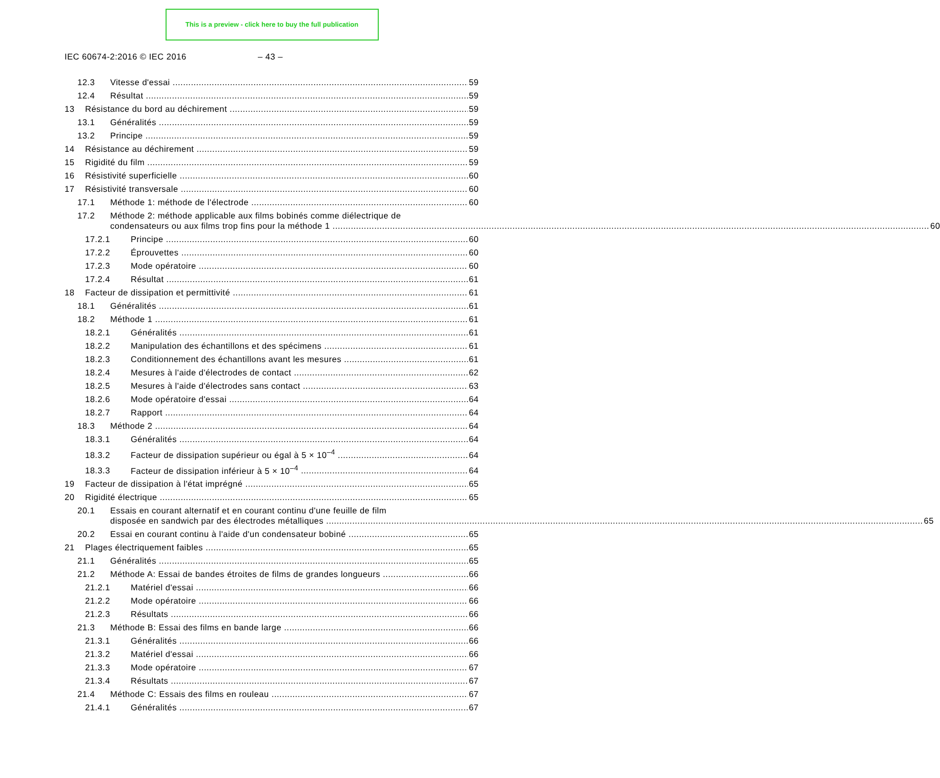This is a preview - click here to buy the full publication
IEC 60674-2:2016 © IEC 2016 – 43 –
12.3 Vitesse d'essai 59
12.4 Résultat 59
13 Résistance du bord au déchirement 59
13.1 Généralités 59
13.2 Principe 59
14 Résistance au déchirement 59
15 Rigidité du film 59
16 Résistivité superficielle 60
17 Résistivité transversale 60
17.1 Méthode 1: méthode de l'électrode 60
17.2 Méthode 2: méthode applicable aux films bobinés comme diélectrique de
condensateurs ou aux films trop fins pour la méthode 1 60
17.2.1 Principe 60
17.2.2 Éprouvettes 60
17.2.3 Mode opératoire 60
17.2.4 Résultat 61
18 Facteur de dissipation et permittivité 61
18.1 Généralités 61
18.2 Méthode 1 61
18.2.1 Généralités 61
18.2.2 Manipulation des échantillons et des spécimens 61
18.2.3 Conditionnement des échantillons avant les mesures 61
18.2.4 Mesures à l'aide d'électrodes de contact 62
18.2.5 Mesures à l'aide d'électrodes sans contact 63
18.2.6 Mode opératoire d'essai 64
18.2.7 Rapport 64
18.3 Méthode 2 64
18.3.1 Généralités 64
18.3.2 Facteur de dissipation supérieur ou égal à 5 × 10<sup>–4</sup> 64
18.3.3 Facteur de dissipation inférieur à 5 × 10<sup>–4</sup> 64
19 Facteur de dissipation à l'état imprégné 65
20 Rigidité électrique 65
20.1 Essais en courant alternatif et en courant continu d'une feuille de film
disposée en sandwich par des électrodes métalliques 65
20.2 Essai en courant continu à l'aide d'un condensateur bobiné 65
21 Plages électriquement faibles 65
21.1 Généralités 65
21.2 Méthode A: Essai de bandes étroites de films de grandes longueurs 66
21.2.1 Matériel d'essai 66
21.2.2 Mode opératoire 66
21.2.3 Résultats 66
21.3 Méthode B: Essai des films en bande large 66
21.3.1 Généralités 66
21.3.2 Matériel d'essai 66
21.3.3 Mode opératoire 67
21.3.4 Résultats 67
21.4 Méthode C: Essais des films en rouleau 67
21.4.1 Généralités 67